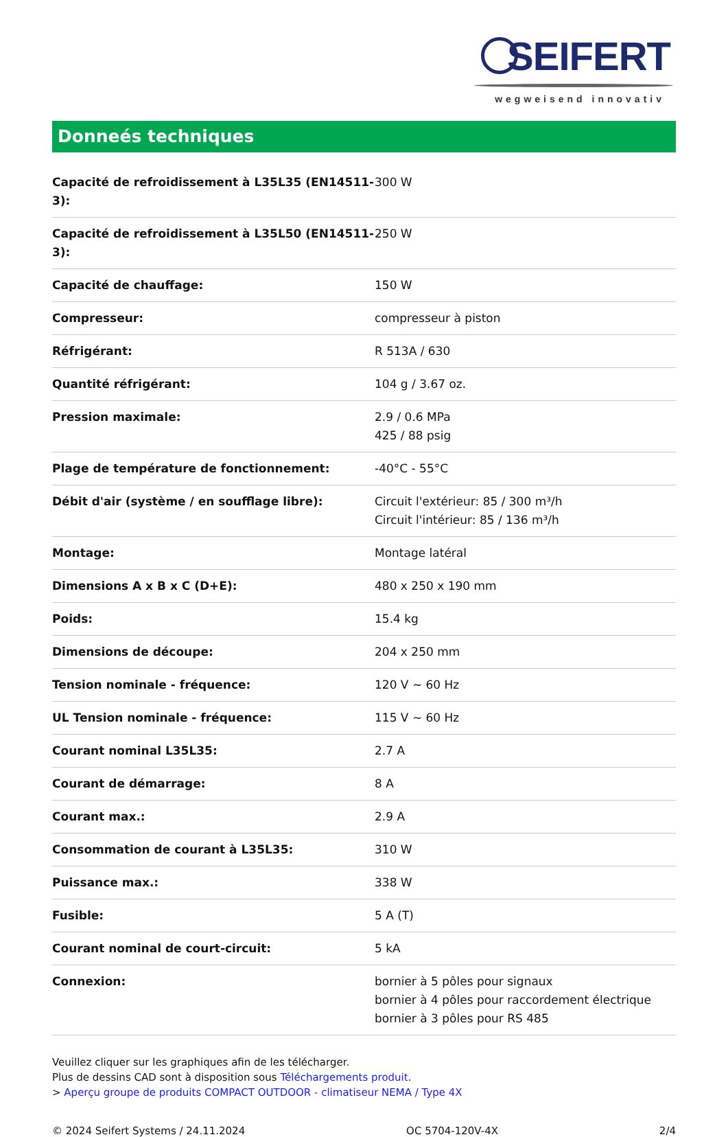SEIFERT
wegweisend innovativ
Donneés techniques
| Capacité de refroidissement à L35L35 (EN14511-3): | 300 W |
| Capacité de refroidissement à L35L50 (EN14511-3): | 250 W |
| Capacité de chauffage: | 150 W |
| Compresseur: | compresseur à piston |
| Réfrigérant: | R 513A / 630 |
| Quantité réfrigérant: | 104 g / 3.67 oz. |
| Pression maximale: | 2.9 / 0.6 MPa 425 / 88 psig |
| Plage de température de fonctionnement: | -40°C - 55°C |
| Débit d'air (système / en soufflage libre): | Circuit l'extérieur: 85 / 300 m³/h Circuit l'intérieur: 85 / 136 m³/h |
| Montage: | Montage latéral |
| Dimensions A x B x C (D+E): | 480 x 250 x 190 mm |
| Poids: | 15.4 kg |
| Dimensions de découpe: | 204 x 250 mm |
| Tension nominale - fréquence: | 120 V ~ 60 Hz |
| UL Tension nominale - fréquence: | 115 V ~ 60 Hz |
| Courant nominal L35L35: | 2.7 A |
| Courant de démarrage: | 8 A |
| Courant max.: | 2.9 A |
| Consommation de courant à L35L35: | 310 W |
| Puissance max.: | 338 W |
| Fusible: | 5 A (T) |
| Courant nominal de court-circuit: | 5 kA |
| Connexion: | bornier à 5 pôles pour signaux bornier à 4 pôles pour raccordement électrique bornier à 3 pôles pour RS 485 |
Veuillez cliquer sur les graphiques afin de les télécharger.
Plus de dessins CAD sont à disposition sous Téléchargements produit.
> Aperçu groupe de produits COMPACT OUTDOOR - climatiseur NEMA / Type 4X
© 2024 Seifert Systems / 24.11.2024 OC 5704-120V-4X 2/4